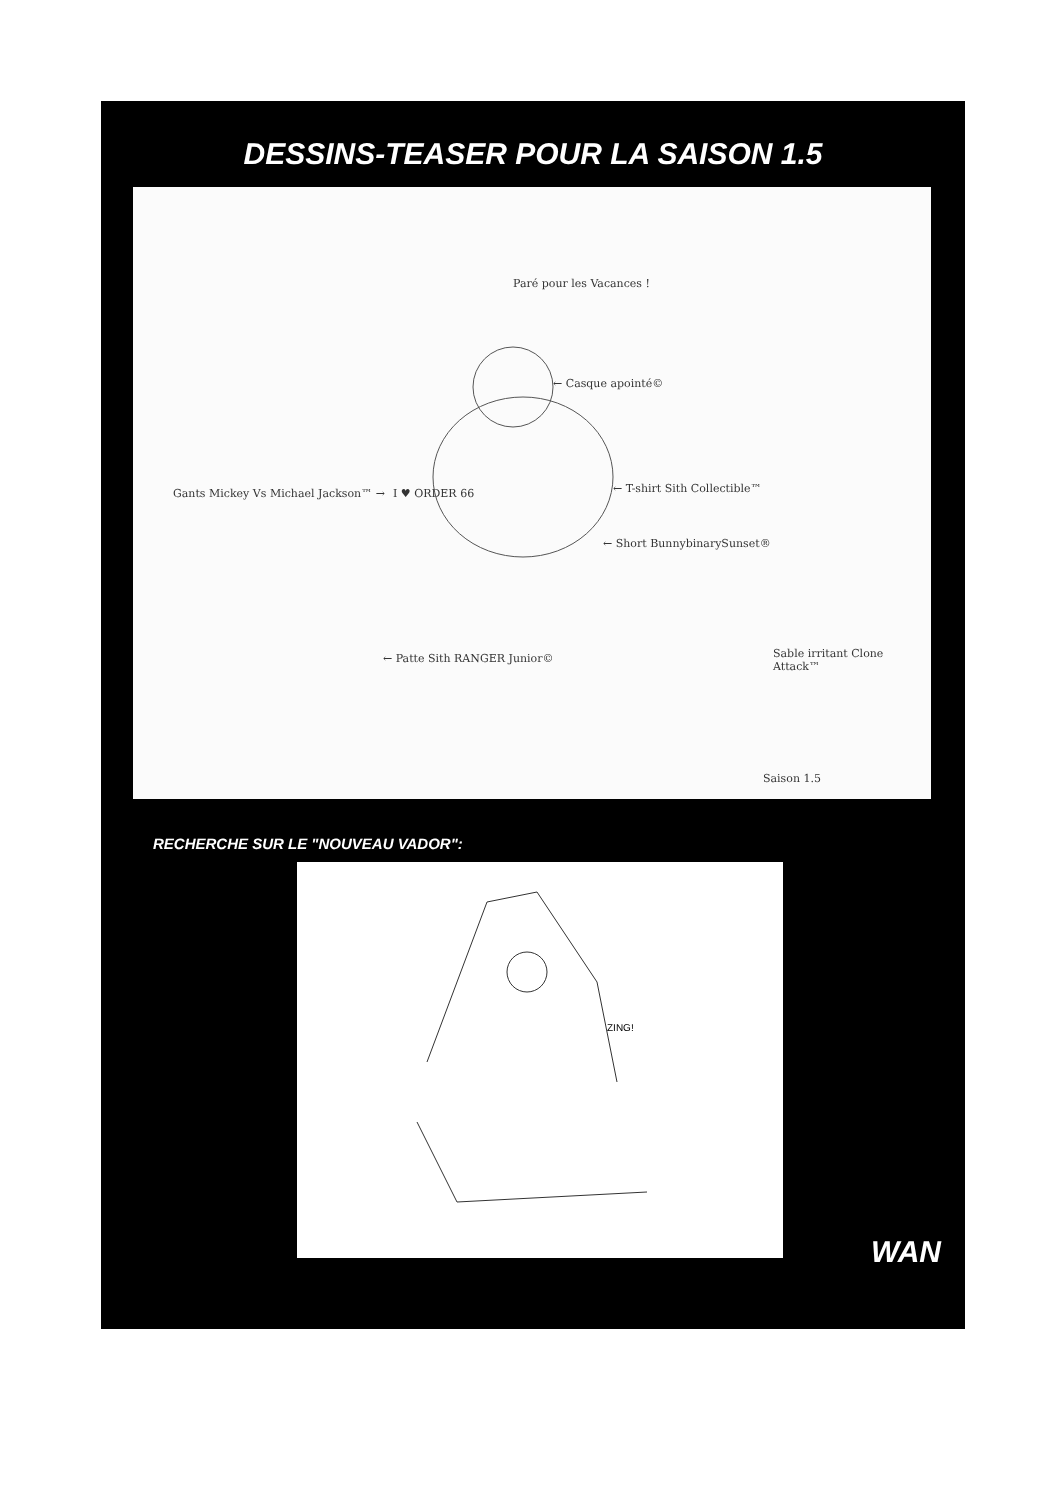DESSINS-TEASER POUR LA SAISON 1.5
Paré pour les Vacances !
← Casque apointé©
Gants Mickey Vs Michael Jackson™ →
I ♥ ORDER 66 ← T-shirt Sith Collectible™
← Short BunnybinarySunset®
← Patte Sith RANGER Junior© Sable irritant Clone Attack™
Saison 1.5
RECHERCHE SUR LE "NOUVEAU VADOR":
ZING!
WAN